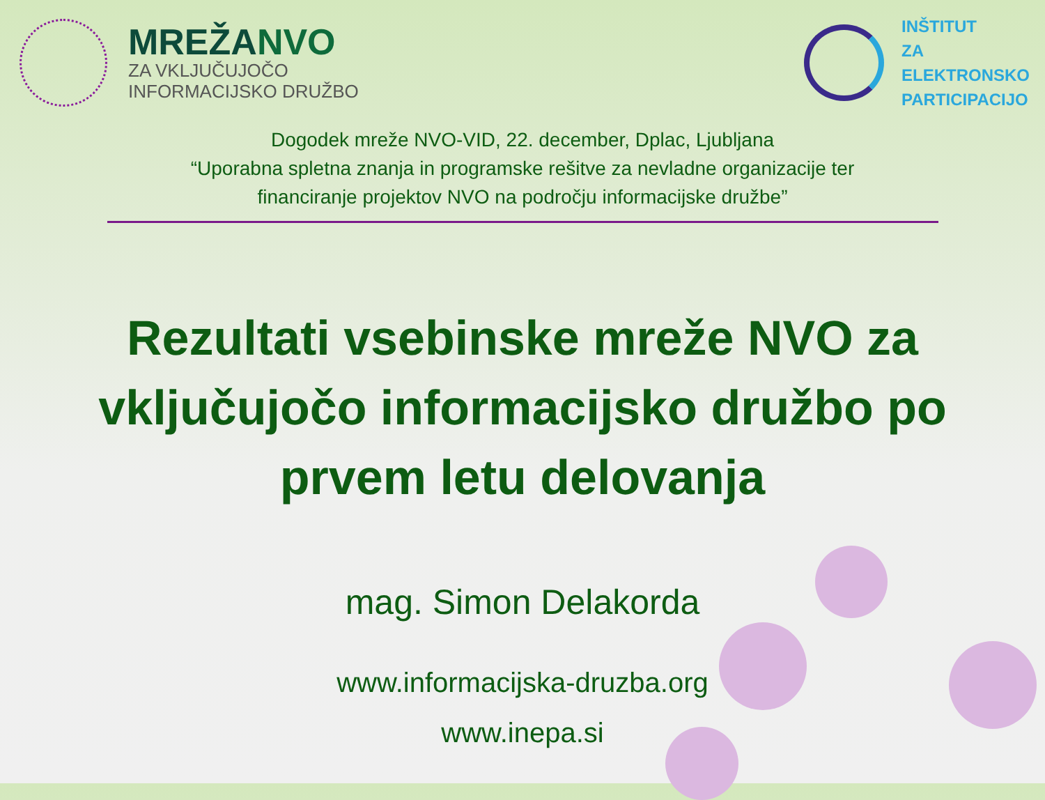MREŽANVO
ZA VKLJUČUJOČO
INFORMACIJSKO DRUŽBO
INŠTITUT
ZA
ELEKTRONSKO
PARTICIPACIJO
Dogodek mreže NVO-VID, 22. december, Dplac, Ljubljana
“Uporabna spletna znanja in programske rešitve za nevladne organizacije ter
financiranje projektov NVO na področju informacijske družbe”
Rezultati vsebinske mreže NVO za vključujočo informacijsko družbo po prvem letu delovanja
mag. Simon Delakorda
www.informacijska-druzba.org
www.inepa.si